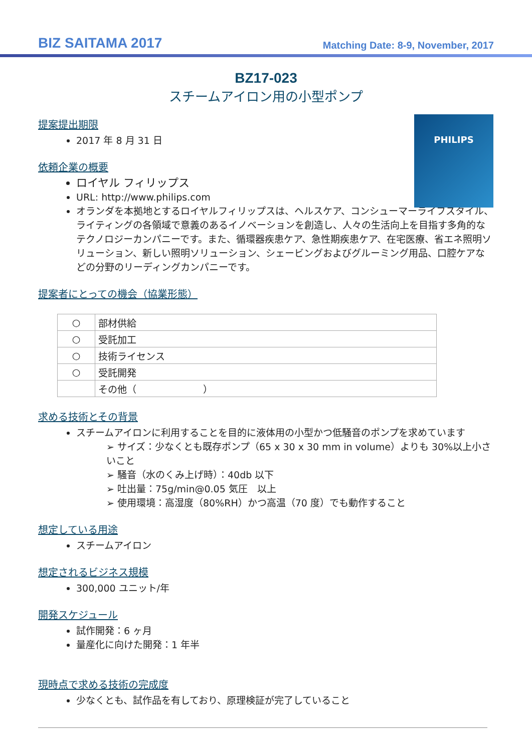BIZ SAITAMA 2017
Matching Date: 8-9, November, 2017
BZ17-023
スチームアイロン用の小型ポンプ
PHILIPS
提案提出期限
2017 年 8 月 31 日
依頼企業の概要
ロイヤル フィリップス
URL: http://www.philips.com
オランダを本拠地とするロイヤルフィリップスは、ヘルスケア、コンシューマーライフスタイル、ライティングの各領域で意義のあるイノベーションを創造し、人々の生活向上を目指す多角的なテクノロジーカンパニーです。また、循環器疾患ケア、急性期疾患ケア、在宅医療、省エネ照明ソリューション、新しい照明ソリューション、シェービングおよびグルーミング用品、口腔ケアなどの分野のリーディングカンパニーです。
提案者にとっての機会（協業形態）
| ○ | 部材供給 |
| ○ | 受託加工 |
| ○ | 技術ライセンス |
| ○ | 受託開発 |
| | その他（ ） |
求める技術とその背景
スチームアイロンに利用することを目的に液体用の小型かつ低騒音のポンプを求めています
➢ サイズ：少なくとも既存ポンプ（65 x 30 x 30 mm in volume）よりも 30%以上小さいこと
➢ 騒音（水のくみ上げ時）：40db 以下
➢ 吐出量：75g/min@0.05 気圧　以上
➢ 使用環境：高湿度（80%RH）かつ高温（70 度）でも動作すること
想定している用途
スチームアイロン
想定されるビジネス規模
300,000 ユニット/年
開発スケジュール
試作開発：6 ヶ月
量産化に向けた開発：1 年半
現時点で求める技術の完成度
少なくとも、試作品を有しており、原理検証が完了していること